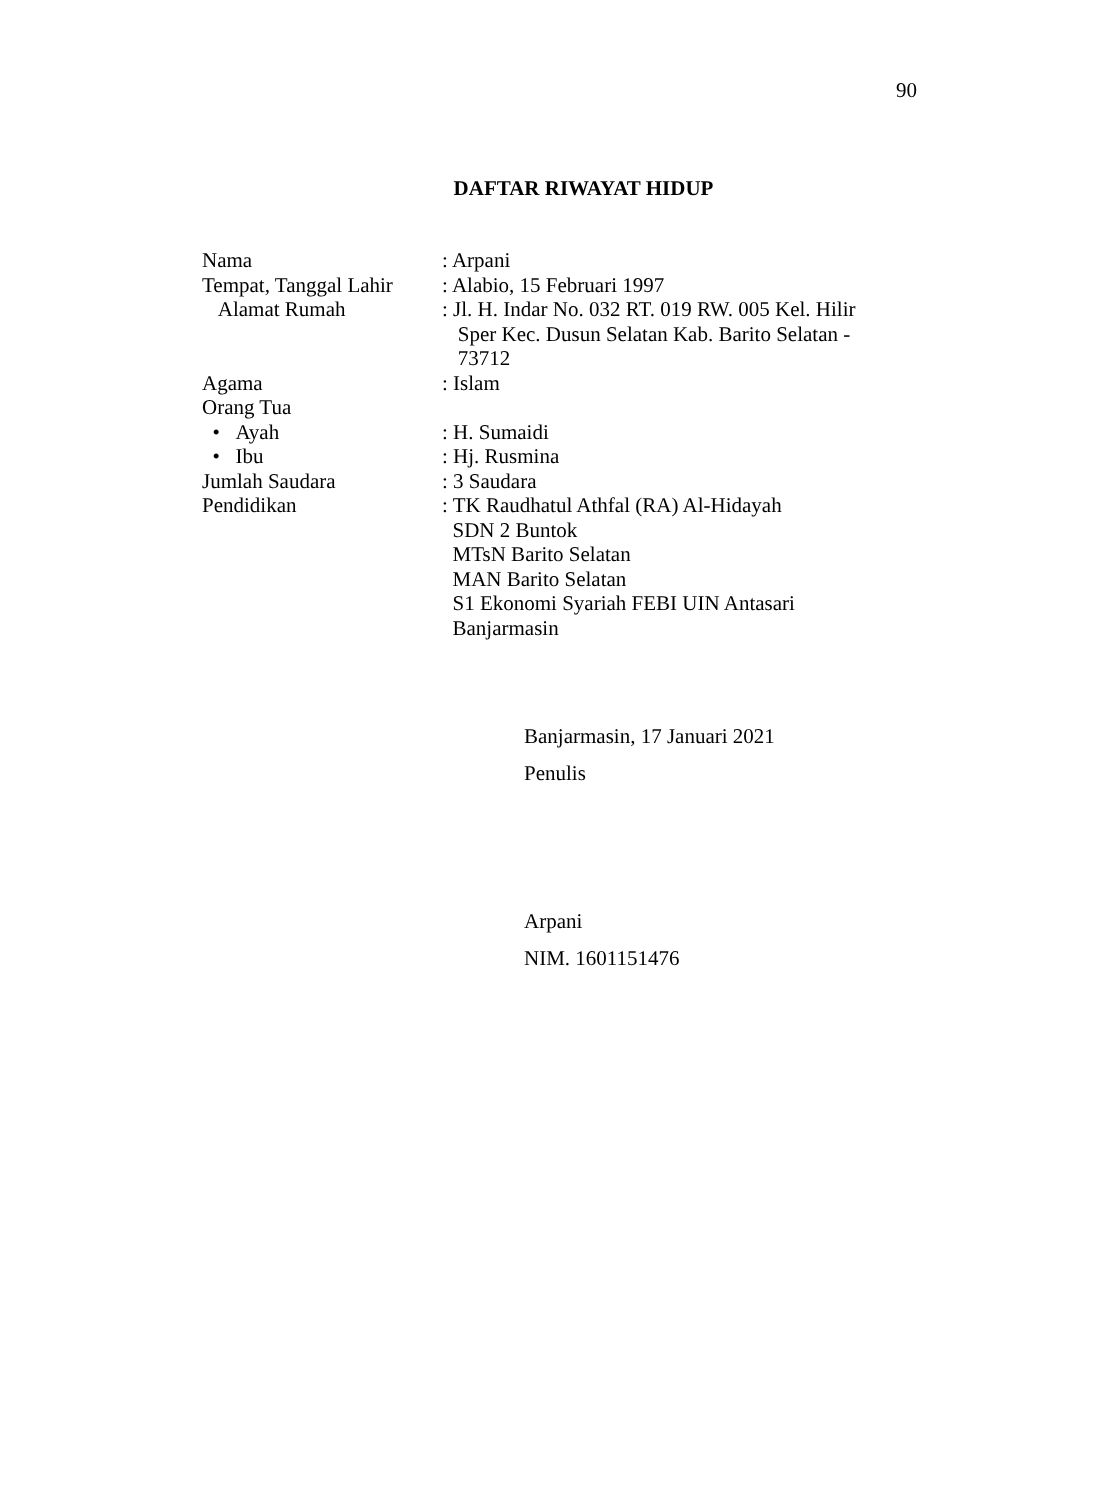90
DAFTAR RIWAYAT HIDUP
| Nama | : Arpani |
| Tempat, Tanggal Lahir | : Alabio, 15 Februari 1997 |
| Alamat Rumah | : Jl. H. Indar No. 032 RT. 019 RW. 005 Kel. Hilir Sper Kec. Dusun Selatan Kab. Barito Selatan - 73712 |
| Agama | : Islam |
| Orang Tua | |
| • Ayah | : H. Sumaidi |
| • Ibu | : Hj. Rusmina |
| Jumlah Saudara | : 3 Saudara |
| Pendidikan | : TK Raudhatul Athfal (RA) Al-Hidayah SDN 2 Buntok MTsN Barito Selatan MAN Barito Selatan S1 Ekonomi Syariah FEBI UIN Antasari Banjarmasin |
Banjarmasin, 17 Januari 2021
Penulis
Arpani
NIM. 1601151476